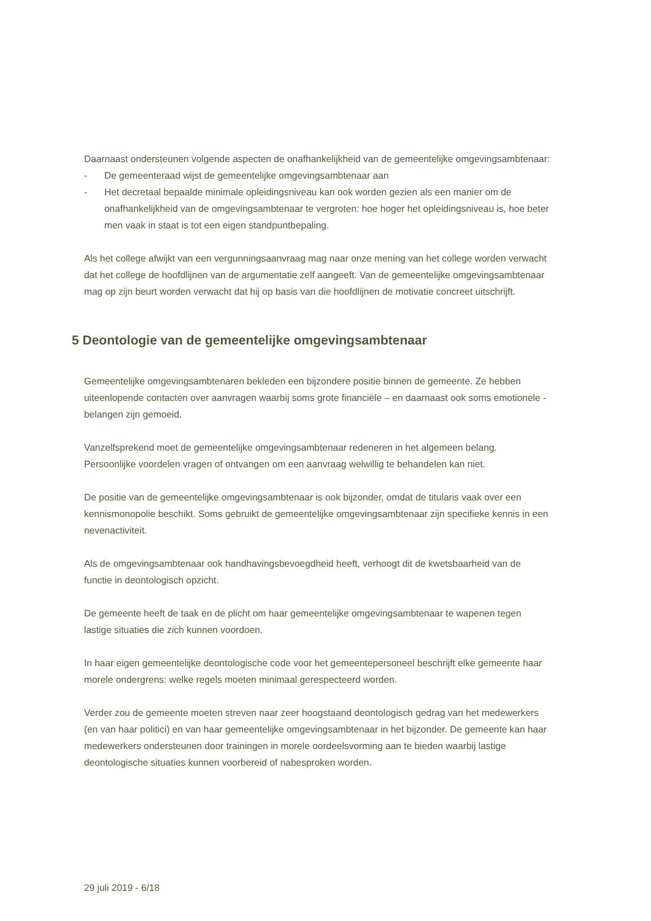Daarnaast ondersteunen volgende aspecten de onafhankelijkheid van de gemeentelijke omgevingsambtenaar:
- De gemeenteraad wijst de gemeentelijke omgevingsambtenaar aan
- Het decretaal bepaalde minimale opleidingsniveau kan ook worden gezien als een manier om de onafhankelijkheid van de omgevingsambtenaar te vergroten: hoe hoger het opleidingsniveau is, hoe beter men vaak in staat is tot een eigen standpuntbepaling.
Als het college afwijkt van een vergunningsaanvraag mag naar onze mening van het college worden verwacht dat het college de hoofdlijnen van de argumentatie zelf aangeeft. Van de gemeentelijke omgevingsambtenaar mag op zijn beurt worden verwacht dat hij op basis van die hoofdlijnen de motivatie concreet uitschrijft.
5 Deontologie van de gemeentelijke omgevingsambtenaar
Gemeentelijke omgevingsambtenaren bekleden een bijzondere positie binnen de gemeente. Ze hebben uiteenlopende contacten over aanvragen waarbij soms grote financiële – en daarnaast ook soms emotionele - belangen zijn gemoeid.
Vanzelfsprekend moet de gemeentelijke omgevingsambtenaar redeneren in het algemeen belang. Persoonlijke voordelen vragen of ontvangen om een aanvraag welwillig te behandelen kan niet.
De positie van de gemeentelijke omgevingsambtenaar is ook bijzonder, omdat de titularis vaak over een kennismonopolie beschikt. Soms gebruikt de gemeentelijke omgevingsambtenaar zijn specifieke kennis in een nevenactiviteit.
Als de omgevingsambtenaar ook handhavingsbevoegdheid heeft, verhoogt dit de kwetsbaarheid van de functie in deontologisch opzicht.
De gemeente heeft de taak en de plicht om haar gemeentelijke omgevingsambtenaar te wapenen tegen lastige situaties die zich kunnen voordoen.
In haar eigen gemeentelijke deontologische code voor het gemeentepersoneel beschrijft elke gemeente haar morele ondergrens: welke regels moeten minimaal gerespecteerd worden.
Verder zou de gemeente moeten streven naar zeer hoogstaand deontologisch gedrag van het medewerkers (en van haar politici) en van haar gemeentelijke omgevingsambtenaar in het bijzonder. De gemeente kan haar medewerkers ondersteunen door trainingen in morele oordeelsvorming aan te bieden waarbij lastige deontologische situaties kunnen voorbereid of nabesproken worden.
29 juli 2019 - 6/18